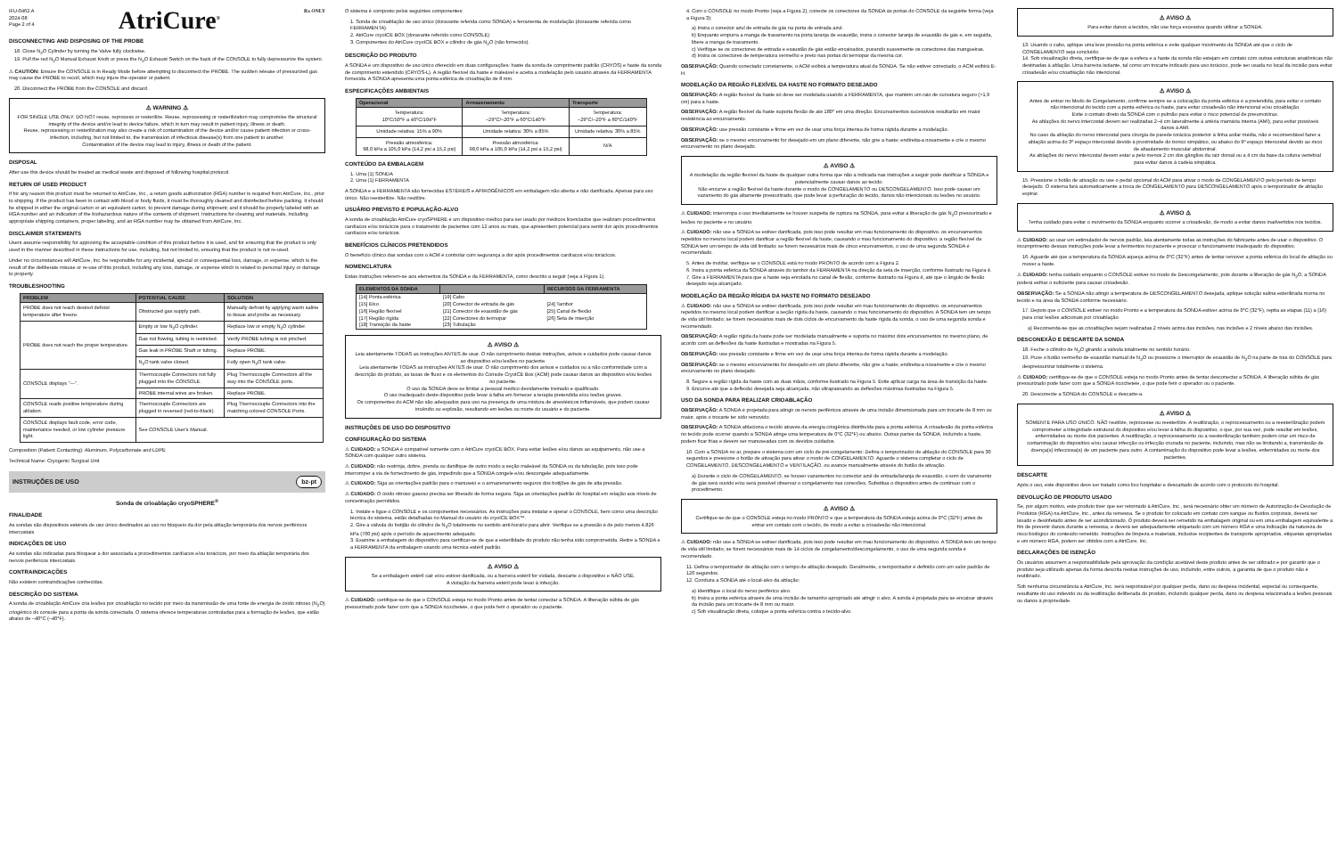IFU-0462.A
2024-08
Page 2 of 4
AtriCure<sup>®</sup>
Rx ONLY
DISCONNECTING AND DISPOSING OF THE PROBE
18. Close N<sub>2</sub>O Cylinder by turning the Valve fully clockwise.
19. Pull the red N<sub>2</sub>O Manual Exhaust Knob or press the N<sub>2</sub>O Exhaust Switch on the back of the CONSOLE to fully depressurize the system.
⚠ CAUTION: Ensure the CONSOLE is in Ready Mode before attempting to disconnect the PROBE. The sudden release of pressurized gas may cause the PROBE to recoil, which may injure the operator or patient.
20. Disconnect the PROBE from the CONSOLE and discard.
⚠ WARNING ⚠
FOR SINGLE USE ONLY. DO NOT reuse, reprocess or resterilize. Reuse, reprocessing or resterilization may compromise the structural integrity of the device and/or lead to device failure, which in turn may result in patient injury, illness or death.
Reuse, reprocessing or resterilization may also create a risk of contamination of the device and/or cause patient infection or cross-infection, including, but not limited to, the transmission of infectious disease(s) from one patient to another.
Contamination of the device may lead to injury, illness or death of the patient.
DISPOSAL
After use this device should be treated as medical waste and disposed of following hospital protocol.
RETURN OF USED PRODUCT
If for any reason this product must be returned to AtriCure, Inc., a return goods authorization (RGA) number is required from AtriCure, Inc., prior to shipping. If the product has been in contact with blood or body fluids, it must be thoroughly cleaned and disinfected before packing. It should be shipped in either the original carton or an equivalent carton, to prevent damage during shipment; and it should be properly labeled with an RGA number and an indication of the biohazardous nature of the contents of shipment. Instructions for cleaning and materials, including appropriate shipping containers, proper labeling, and an RGA number may be obtained from AtriCure, Inc.
DISCLAIMER STATEMENTS
Users assume responsibility for approving the acceptable condition of this product before it is used, and for ensuring that the product is only used in the manner described in these instructions for use, including, but not limited to, ensuring that the product is not re-used.
Under no circumstances will AtriCure, Inc. be responsible for any incidental, special or consequential loss, damage, or expense, which is the result of the deliberate misuse or re-use of this product, including any loss, damage, or expense which is related to personal injury or damage to property.
TROUBLESHOOTING
| PROBLEM | POTENTIAL CAUSE | SOLUTION |
| --- | --- | --- |
| PROBE does not reach desired defrost temperature after freeze. | Obstructed gas supply path. | Manually defrost by applying warm saline to tissue and probe as necessary. |
| PROBE does not reach the proper temperature. | Empty or low N<sub>2</sub>O cylinder. | Replace low or empty N<sub>2</sub>O cylinder. |
| | Gas not flowing, tubing is restricted. | Verify PROBE tubing is not pinched. |
| | Gas leak in PROBE Shaft or tubing. | Replace PROBE. |
| | N<sub>2</sub>O tank valve closed. | Fully open N<sub>2</sub>O tank valve. |
| CONSOLE displays "---". | Thermocouple Connectors not fully plugged into the CONSOLE. | Plug Thermocouple Connectors all the way into the CONSOLE ports. |
| | PROBE internal wires are broken. | Replace PROBE. |
| CONSOLE reads positive temperature during ablation. | Thermocouple Connectors are plugged in reversed (red-to-black). | Plug Thermocouple Connectors into the matching colored CONSOLE Ports. |
| CONSOLE displays fault code, error code, maintenance needed, or low cylinder pressure light. | See CONSOLE User's Manual. | |
Composition (Patient Contacting): Aluminum, Polycarbonate and LDPE
Technical Name: Cryogenic Surgical Unit
INSTRUÇÕES DE USO bz-pt
Sonda de crioablação cryoSPHERE<sup>®</sup>
FINALIDADE
As sondas são dispositivos estéreis de uso único destinados ao uso no bloqueio da dor pela ablação temporária dos nervos periféricos intercostais
INDICAÇÕES DE USO
As sondas são indicadas para bloquear a dor associada a procedimentos cardíacos e/ou torácicos, por meio da ablação temporária dos nervos periféricos intercostais.
CONTRAINDICAÇÕES
Não existem contraindicações conhecidas.
DESCRIÇÃO DO SISTEMA
A sonda de crioablação AtriCure cria lesões por crioablação no tecido por meio da transmissão de uma fonte de energia de óxido nitroso (N<sub>2</sub>O) criogênico do console para a ponta da sonda conectada. O sistema oferece temperaturas controladas para a formação de lesões, que estão abaixo de –40°C (–40°F).
O sistema é composto pelos seguintes componentes:
1. Sonda de crioablação de uso único (doravante referida como SONDA) e ferramenta de modelação (doravante referida como FERRAMENTA).
2. AtriCure cryoICE BOX (doravante referido como CONSOLE)
3. Componentes do AtriCure cryoICE BOX e cilindro de gás N<sub>2</sub>O (não fornecido).
DESCRIÇÃO DO PRODUTO
A SONDA é um dispositivo de uso único oferecido em duas configurações: haste da sonda de comprimento padrão (CRYOS) e haste da sonda de comprimento estendido (CRYOS-L). A região flexível da haste é maleável e aceita a modelação pelo usuário através da FERRAMENTA fornecida. A SONDA apresenta uma ponta esférica de crioablação de 8 mm.
ESPECIFICAÇÕES AMBIENTAIS
| Operacional | Armazenamento | Transporte |
| --- | --- | --- |
| Temperatura: 10°C/50°F a 40°C/104°F | Temperatura: –29°C/–20°F a 60°C/140°F | Temperatura: –29°C/–20°F a 60°C/140°F |
| Umidade relativa: 15% a 90% | Umidade relativa: 30% a 85% | Umidade relativa: 30% a 85% |
| Pressão atmosférica: 98,0 kPa a 105,0 kPa (14,2 psi a 15,2 psi) | Pressão atmosférica: 98,0 kPa a 105,0 kPa (14,2 psi a 15,2 psi) | N/A |
CONTEÚDO DA EMBALAGEM
1. Uma (1) SONDA
2. Uma (1) FERRAMENTA
A SONDA e a FERRAMENTA são fornecidas ESTÉREIS e APIROGÊNICOS em embalagem não aberta e não danificada. Apenas para uso único. Não reesterilize. Não reutilize.
USUÁRIO PREVISTO E POPULAÇÃO-ALVO
A sonda de crioablação AtriCure cryoSPHERE é um dispositivo médico para ser usado por médicos licenciados que realizam procedimentos cardíacos e/ou torácicos para o tratamento de pacientes com 12 anos ou mais, que apresentem potencial para sentir dor após procedimentos cardíacos e/ou torácicos.
BENEFÍCIOS CLÍNICOS PRETENDIDOS
O benefício clínico das sondas com o ACM é controlar com segurança a dor após procedimentos cardíacos e/ou torácicos.
NOMENCLATURA
Estas instruções referem-se aos elementos da SONDA e da FERRAMENTA, como descrito a seguir (veja a Figura 1).
| ELEMENTOS DA SONDA | | RECURSOS DA FERRAMENTA |
| --- | --- | --- |
| [14] Ponta esférica | [19] Cabo | |
| [15] Eixo | [20] Conector de entrada de gás | [24] Tambor |
| [16] Região flexível | [21] Conector de exaustão de gás | [25] Canal de flexão |
| [17] Região rígida | [22] Conectores do termopar | [26] Seta de inserção |
| [18] Transição da haste | [23] Tubulação | |
⚠ AVISO ⚠
Leia atentamente TODAS as instruções ANTES de usar. O não cumprimento destas instruções, avisos e cuidados pode causar danos ao dispositivo e/ou lesões no paciente.
Leia atentamente TODAS as instruções ANTES de usar. O não cumprimento dos avisos e cuidados ou a não conformidade com a descrição do produto, as taxas de fluxo e os elementos do Console CryoICE Box (ACM) pode causar danos ao dispositivo e/ou lesões no paciente.
O uso da SONDA deve se limitar a pessoal médico devidamente treinado e qualificado.
O uso inadequado deste dispositivo pode levar à falha em fornecer a terapia pretendida e/ou lesões graves.
Os componentes do ACM não são adequados para uso na presença de uma mistura de anestésicos inflamáveis, que podem causar incêndio ou explosão, resultando em lesões ou morte do usuário e do paciente.
INSTRUÇÕES DE USO DO DISPOSITIVO
CONFIGURAÇÃO DO SISTEMA
⚠ CUIDADO: a SONDA é compatível somente com o AtriCure cryoICE BOX. Para evitar lesões e/ou danos ao equipamento, não use a SONDA com qualquer outro sistema.
⚠ CUIDADO: não restrinja, dobre, prenda ou danifique de outro modo a seção maleável da SONDA ou da tubulação, pois isso pode interromper a via de fornecimento de gás, impedindo que a SONDA congele e/ou descongele adequadamente.
⚠ CUIDADO: Siga as orientações padrão para o manuseio e o armazenamento seguros dos botijões de gás de alta pressão.
⚠ CUIDADO: O óxido nitroso gasoso precisa ser liberado de forma segura. Siga as orientações padrão do hospital em relação aos níveis de concentração permitidos.
1. Instale e ligue o CONSOLE e os componentes necessários. As instruções para instalar e operar o CONSOLE, bem como uma descrição técnica do sistema, estão detalhadas no Manual do usuário do cryoICE BOX™.
2. Gire a válvula do botijão do cilindro de N<sub>2</sub>O totalmente no sentido anti-horário para abrir. Verifique se a pressão é de pelo menos 4.826 kPa (700 psi) após o período de aquecimento adequado.
3. Examine a embalagem do dispositivo para certificar-se de que a esterilidade do produto não tenha sido comprometida. Retire a SONDA e a FERRAMENTA da embalagem usando uma técnica estéril padrão.
⚠ AVISO ⚠
Se a embalagem estéril cair e/ou estiver danificada, ou a barreira estéril for violada, descarte o dispositivo e NÃO USE.
A violação da barreira estéril pode levar à infecção.
⚠ CUIDADO: certifique-se de que o CONSOLE esteja no modo Pronto antes de tentar conectar a SONDA. A liberação súbita de gás pressurizado pode fazer com que a SONDA ricocheteie, o que pode ferir o operador ou o paciente.
4. Com o CONSOLE no modo Pronto (veja a Figura 2), conecte os conectores da SONDA às portas do CONSOLE da seguinte forma (veja a Figura 3):
a) Insira o conector azul de entrada de gás na porta de entrada azul.
b) Enquanto empurra a manga de travamento na porta laranja de exaustão, insira o conector laranja de exaustão de gás e, em seguida, libere a manga de travamento.
c) Verifique se os conectores de entrada e exaustão de gás estão encaixados, puxando suavemente os conectores das mangueiras.
d) Insira os conectores de temperatura vermelho e preto nas portas do termopar da mesma cor.
OBSERVAÇÃO: Quando conectado corretamente, o ACM exibirá a temperatura atual da SONDA. Se não estiver conectado, o ACM exibirá E-H.
MODELAÇÃO DA REGIÃO FLEXÍVEL DA HASTE NO FORMATO DESEJADO
OBSERVAÇÃO: A região flexível da haste só deve ser modelada usando a FERRAMENTA, que mantém um raio de curvatura seguro (>1,9 cm) para a haste.
OBSERVAÇÃO: A região flexível da haste suporta flexão de até 180° em uma direção. Encurvamentos sucessivos resultarão em maior resistência ao encurvamento.
OBSERVAÇÃO: use pressão constante e firme em vez de usar uma força intensa de forma rápida durante a modelação.
OBSERVAÇÃO: se o mesmo encurvamento for desejado em um plano diferente, não gire a haste; endireita-a novamente e crie o mesmo encurvamento no plano desejado.
⚠ AVISO ⚠
A modelação da região flexível da haste de qualquer outra forma que não a indicada nas instruções a seguir pode danificar a SONDA e potencialmente causar danos ao tecido.
Não encurve a região flexível da haste durante o modo de CONGELAMENTO ou DESCONGELAMENTO. Isso pode causar um vazamento do gás altamente pressurizado, que pode levar à perfuração do tecido, danos não intencionais ou lesões no usuário.
⚠ CUIDADO: interrompa o uso imediatamente se houver suspeita de ruptura na SONDA, para evitar a liberação de gás N<sub>2</sub>O pressurizado e lesões no paciente e no usuário.
⚠ CUIDADO: não use a SONDA se estiver danificada, pois isso pode resultar em mau funcionamento do dispositivo. os encurvamentos repetidos no mesmo local podem danificar a região flexível da haste, causando o mau funcionamento do dispositivo. a região flexível da SONDA tem um tempo de vida útil limitado; se forem necessários mais de cinco encurvamentos, o uso de uma segunda SONDA é recomendado.
5. Antes de moldar, verifique se o CONSOLE está no modo PRONTO de acordo com a Figura 2.
6. Insira a ponta esférica da SONDA através do tambor da FERRAMENTA na direção da seta de inserção, conforme ilustrado na Figura 4.
7. Gire a FERRAMENTA para que a haste seja enrolada no canal de flexão, conforme ilustrado na Figura 4, até que o ângulo de flexão desejado seja alcançado.
MODELAÇÃO DA REGIÃO RÍGIDA DA HASTE NO FORMATO DESEJADO
⚠ CUIDADO: não use a SONDA se estiver danificada, pois isso pode resultar em mau funcionamento do dispositivo. os encurvamentos repetidos no mesmo local podem danificar a seção rígida da haste, causando o mau funcionamento do dispositivo. A SONDA tem um tempo de vida útil limitado; se forem necessários mais de dois ciclos de encurvamento da haste rígida da sonda, o uso de uma segunda sonda é recomendado.
OBSERVAÇÃO: A região rígida da haste pode ser modelada manualmente e suporta no máximo dois encurvamentos no mesmo plano, de acordo com as deflexões da haste ilustradas e mostradas na Figura 5.
OBSERVAÇÃO: use pressão constante e firme em vez de usar uma força intensa de forma rápida durante a modelação.
OBSERVAÇÃO: se o mesmo encurvamento for desejado em um plano diferente, não gire a haste; endireita-a novamente e crie o mesmo encurvamento no plano desejado.
8. Segure a região rígida da haste com as duas mãos, conforme ilustrado na Figura 5. Evite aplicar carga na área de transição da haste.
9. Encurve até que a deflexão desejada seja alcançada, não ultrapassando as deflexões máximas ilustradas na Figura 5.
USO DA SONDA PARA REALIZAR CRIOABLAÇÃO
OBSERVAÇÃO: A SONDA é projetada para atingir os nervos periféricos através de uma incisão dimensionada para um trocarte de 8 mm ou maior, após o trocarte ter sido removido.
OBSERVAÇÃO: A SONDA ablaciona o tecido através da energia criogênica distribuída para a ponta esférica. A crioadesão da ponta esférica no tecido pode ocorrer quando a SONDA atinge uma temperatura de 0°C (32°F) ou abaixo. Outras partes da SONDA, incluindo a haste, podem ficar frias e devem ser manuseadas com os devidos cuidados.
10. Com a SONDA no ar, prepare o sistema com um ciclo de pré-congelamento: Defina o temporizador de ablação do CONSOLE para 30 segundos e pressione o botão de ativação para ativar o modo de CONGELAMENTO. Aguarde o sistema completar o ciclo de CONGELAMENTO, DESCONGELAMENTO e VENTILAÇÃO, ou avance manualmente através do botão de ativação.
a) Durante o ciclo de CONGELAMENTO, se houver vazamentos no conector azul de entrada/laranja de exaustão, o som do vazamento de gás será ouvido e/ou será possível observar o congelamento nas conexões. Substitua o dispositivo antes de continuar com o procedimento.
⚠ AVISO ⚠
Certifique-se de que o CONSOLE esteja no modo PRONTO e que a temperatura da SONDA esteja acima de 0°C (32°F) antes de entrar em contato com o tecido, de modo a evitar a crioadesão não intencional.
⚠ CUIDADO: não use a SONDA se estiver danificada, pois isso pode resultar em mau funcionamento do dispositivo. A SONDA tem um tempo de vida útil limitado; se forem necessários mais de 14 ciclos de congelamento/descongelamento, o uso de uma segunda sonda é recomendado.
11. Defina o temporizador de ablação com o tempo de ablação desejado. Geralmente, o temporizador é definido com um valor padrão de 120 segundos.
12. Conduza a SONDA até o local-alvo da ablação:
a) Identifique o local do nervo periférico alvo.
b) Insira a ponta esférica através de uma incisão de tamanho apropriado até atingir o alvo. A sonda é projetada para se encaixar através da incisão para um trocarte de 8 mm ou maior.
c) Sob visualização direta, coloque a ponta esférica contra o tecido-alvo.
⚠ AVISO ⚠
Para evitar danos a tecidos, não use força excessiva quando utilizar a SONDA.
13. Usando o cabo, aplique uma leve pressão na ponta esférica e evite qualquer movimento da SONDA até que o ciclo de CONGELAMENTO seja concluído.
14. Sob visualização direta, certifique-se de que a esfera e a haste da sonda não estejam em contato com outras estruturas anatômicas não destinadas à ablação. Uma barreira isolante, tal como um trocarte indicado para uso torácico, pode ser usada no local da incisão para evitar crioadesão e/ou crioablação não intencional.
⚠ AVISO ⚠
Antes de entrar no Modo de Congelamento, confirme sempre se a colocação da ponta esférica é a pretendida, para evitar o contato não intencional do tecido com a ponta esférica ou haste, para evitar crioadesão não intencional e/ou crioablação.
Evite o contato direto da SONDA com o pulmão para evitar o risco potencial de pneumotórax.
As ablações do nervo intercostal devem ser realizadas 2–4 cm lateralmente à artéria mamária interna (AMI), para evitar possíveis danos à AMI.
No caso da ablação do nervo intercostal para cirurgia de parede torácica posterior à linha axilar média, não é recomendável fazer a ablação acima do 3º espaço intercostal devido à proximidade do tronco simpático, ou abaixo do 9º espaço intercostal devido ao risco de abaulamento muscular abdominal.
As ablações do nervo intercostal devem estar a pelo menos 2 cm dos gânglios da raiz dorsal ou a 4 cm da base da coluna vertebral para evitar danos à cadeia simpática.
15. Pressione o botão de ativação ou use o pedal opcional do ACM para ativar o modo de CONGELAMENTO pelo período de tempo desejado. O sistema fará automaticamente a troca de CONGELAMENTO para DESCONGELAMENTO após o temporizador de ablação expirar.
⚠ AVISO ⚠
Tenha cuidado para evitar o movimento da SONDA enquanto ocorrer a crioadesão, de modo a evitar danos inadvertidos nos tecidos.
⚠ CUIDADO: ao usar um estimulador de nervos padrão, leia atentamente todas as instruções do fabricante antes de usar o dispositivo. O incumprimento dessas instruções pode levar a ferimentos no paciente e provocar o funcionamento inadequado do dispositivo.
16. Aguarde até que a temperatura da SONDA aqueça acima de 0°C (32°F) antes de tentar remover a ponta esférica do local de ablação ou mover a haste.
⚠ CUIDADO: tenha cuidado enquanto o CONSOLE estiver no modo de Descongelamento, pois durante a liberação de gás N<sub>2</sub>O, a SONDA poderá esfriar o suficiente para causar crioadesão.
OBSERVAÇÃO: Se a SONDA não atingir a temperatura de DESCONGELAMENTO desejada, aplique solução salina esterilizada morna no tecido e na área da SONDA conforme necessário.
17. Depois que o CONSOLE estiver no modo Pronto e a temperatura da SONDA estiver acima de 0°C (32°F), repita as etapas (11) a (16) para criar lesões adicionais por crioablação.
a) Recomenda-se que as crioablações sejam realizadas 2 níveis acima das incisões, nas incisões e 2 níveis abaixo das incisões.
DESCONEXÃO E DESCARTE DA SONDA
18. Feche o cilindro de N<sub>2</sub>O girando a válvula totalmente no sentido horário.
19. Puxe o botão vermelho de exaustão manual de N<sub>2</sub>O ou pressione o interruptor de exaustão de N<sub>2</sub>O na parte de trás do CONSOLE para despressurizar totalmente o sistema.
⚠ CUIDADO: certifique-se de que o CONSOLE esteja no modo Pronto antes de tentar desconectar a SONDA. A liberação súbita de gás pressurizado pode fazer com que a SONDA ricocheteie, o que pode ferir o operador ou o paciente.
20. Desconecte a SONDA do CONSOLE e descarte-a.
⚠ AVISO ⚠
SOMENTE PARA USO ÚNICO. NÃO reutilize, reprocesse ou reesterilize. A reutilização, o reprocessamento ou a reesterilização podem comprometer a integridade estrutural do dispositivo e/ou levar à falha do dispositivo, o que, por sua vez, pode resultar em lesões, enfermidades ou morte dos pacientes. A reutilização, o reprocessamento ou a reesterilização também podem criar um risco de contaminação do dispositivo e/ou causar infecção ou infecção cruzada no paciente, incluindo, mas não se limitando a, transmissão de doença(s) infecciosa(s) de um paciente para outro. A contaminação do dispositivo pode levar a lesões, enfermidades ou morte dos pacientes.
DESCARTE
Após o uso, este dispositivo deve ser tratado como lixo hospitalar e descartado de acordo com o protocolo do hospital.
DEVOLUÇÃO DE PRODUTO USADO
Se, por algum motivo, este produto tiver que ser retornado à AtriCure, Inc., será necessário obter um número de Autorização de Devolução de Produtos (RGA) na AtriCure, Inc., antes da remessa. Se o produto for colocado em contato com sangue ou fluidos corporais, deverá ser lavado e desinfetado antes de ser acondicionado. O produto deverá ser remetido na embalagem original ou em uma embalagem equivalente a fim de prevenir danos durante a remessa, e deverá ser adequadamente etiquetado com um número RGA e uma indicação da natureza de risco biológico do conteúdo remetido. Instruções de limpeza e materiais, inclusive recipientes de transporte apropriados, etiquetas apropriadas e um número RGA, podem ser obtidos com a AtriCure, Inc.
DECLARAÇÕES DE ISENÇÃO
Os usuários assumem a responsabilidade pela aprovação da condição aceitável deste produto antes de ser utilizado e por garantir que o produto seja utilizado apenas da forma descrita nestas instruções de uso, incluindo, entre outros, a garantia de que o produto não é reutilizado.
Sob nenhuma circunstância a AtriCure, Inc. será responsável por qualquer perda, dano ou despesa incidental, especial ou consequente, resultante do uso indevido ou da reutilização deliberada do produto, incluindo qualquer perda, dano ou despesa relacionada a lesões pessoais ou danos à propriedade.